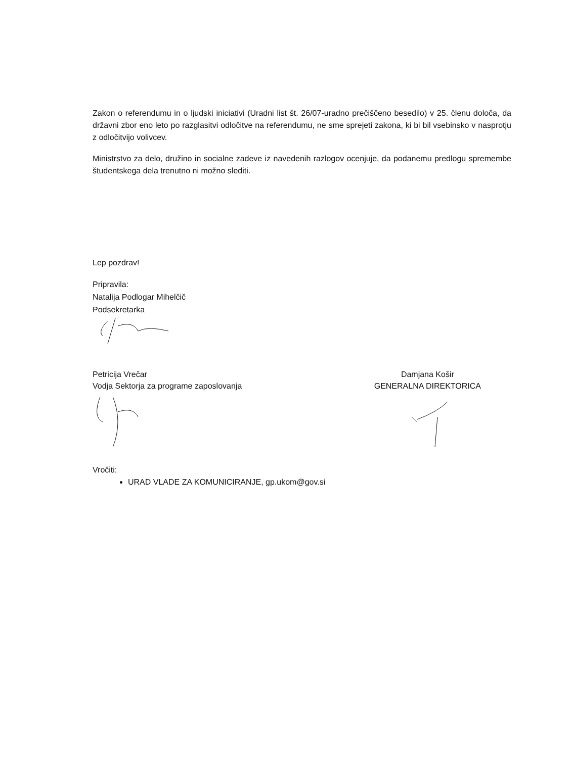Zakon o referendumu in o ljudski iniciativi (Uradni list št. 26/07-uradno prečiščeno besedilo) v 25. členu določa, da državni zbor eno leto po razglasitvi odločitve na referendumu, ne sme sprejeti zakona, ki bi bil vsebinsko v nasprotju z odločitvijo volivcev.
Ministrstvo za delo, družino in socialne zadeve iz navedenih razlogov ocenjuje, da podanemu predlogu spremembe študentskega dela trenutno ni možno slediti.
Lep pozdrav!
Pripravila:
Natalija Podlogar Mihelčič
Podsekretarka
Petricija Vrečar
Vodja Sektorja za programe zaposlovanja
Damjana Košir
GENERALNA DIREKTORICA
Vročiti:
URAD VLADE ZA KOMUNICIRANJE, gp.ukom@gov.si